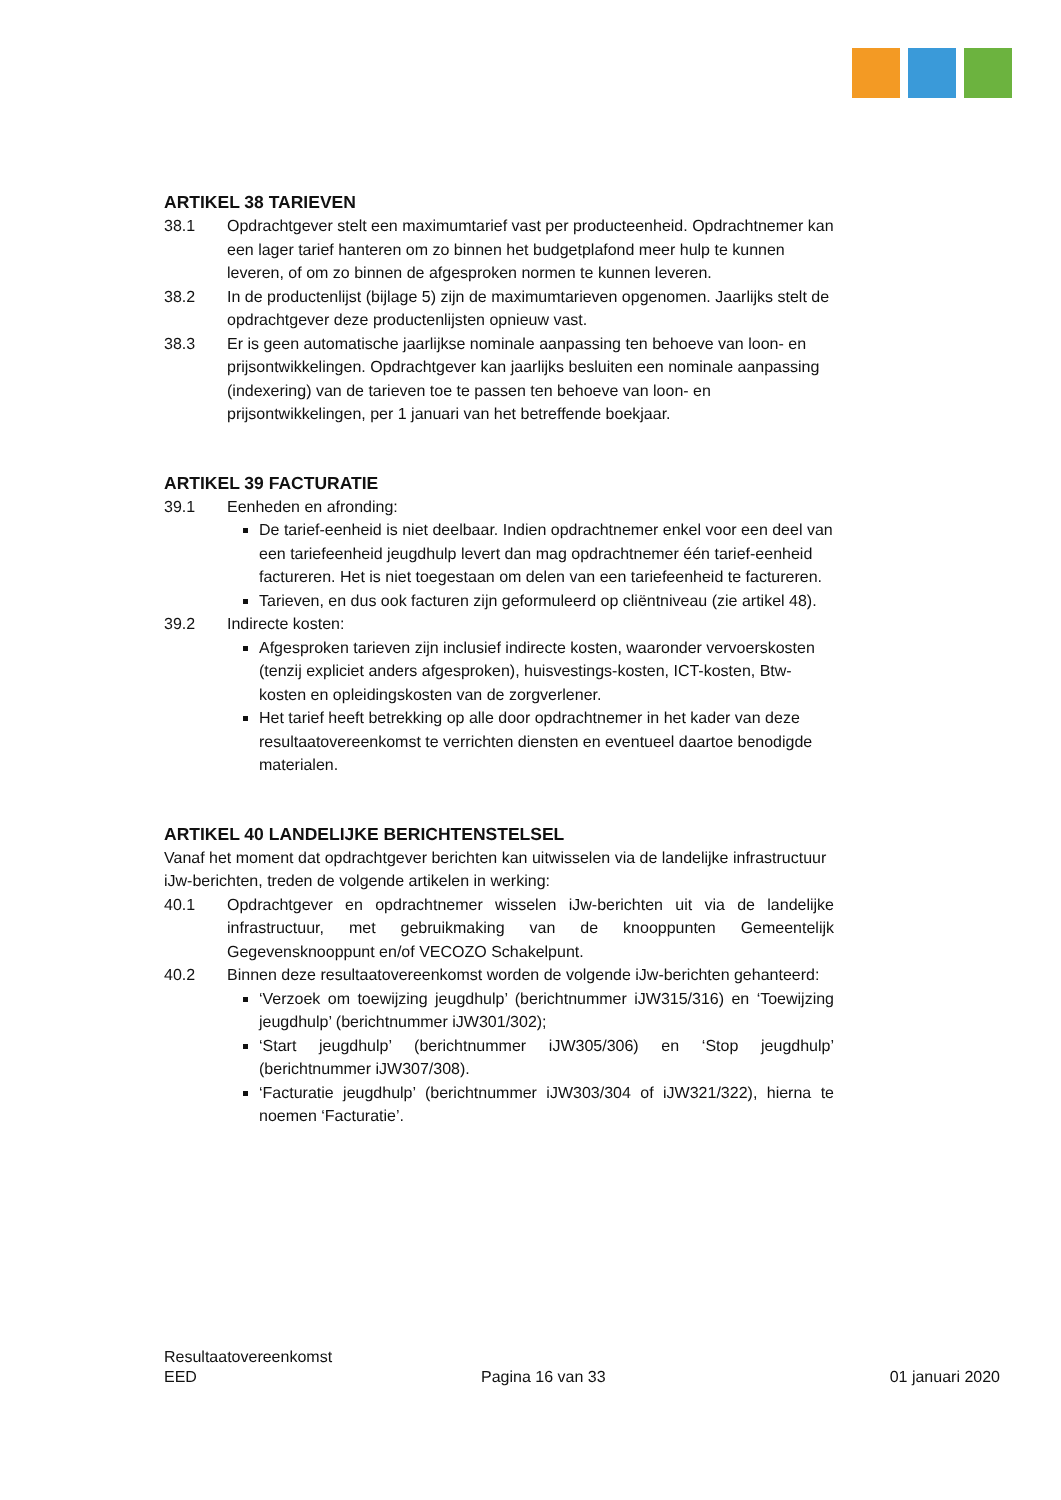ARTIKEL 38 TARIEVEN
38.1 Opdrachtgever stelt een maximumtarief vast per producteenheid. Opdrachtnemer kan een lager tarief hanteren om zo binnen het budgetplafond meer hulp te kunnen leveren, of om zo binnen de afgesproken normen te kunnen leveren.
38.2 In de productenlijst (bijlage 5) zijn de maximumtarieven opgenomen. Jaarlijks stelt de opdrachtgever deze productenlijsten opnieuw vast.
38.3 Er is geen automatische jaarlijkse nominale aanpassing ten behoeve van loon- en prijsontwikkelingen. Opdrachtgever kan jaarlijks besluiten een nominale aanpassing (indexering) van de tarieven toe te passen ten behoeve van loon- en prijsontwikkelingen, per 1 januari van het betreffende boekjaar.
ARTIKEL 39 FACTURATIE
39.1 Eenheden en afronding:
De tarief-eenheid is niet deelbaar. Indien opdrachtnemer enkel voor een deel van een tariefeenheid jeugdhulp levert dan mag opdrachtnemer één tarief-eenheid factureren. Het is niet toegestaan om delen van een tariefeenheid te factureren.
Tarieven, en dus ook facturen zijn geformuleerd op cliëntniveau (zie artikel 48).
39.2 Indirecte kosten:
Afgesproken tarieven zijn inclusief indirecte kosten, waaronder vervoerskosten (tenzij expliciet anders afgesproken), huisvestings-kosten, ICT-kosten, Btw-kosten en opleidingskosten van de zorgverlener.
Het tarief heeft betrekking op alle door opdrachtnemer in het kader van deze resultaatovereenkomst te verrichten diensten en eventueel daartoe benodigde materialen.
ARTIKEL 40 LANDELIJKE BERICHTENSTELSEL
Vanaf het moment dat opdrachtgever berichten kan uitwisselen via de landelijke infrastructuur iJw-berichten, treden de volgende artikelen in werking:
40.1 Opdrachtgever en opdrachtnemer wisselen iJw-berichten uit via de landelijke infrastructuur, met gebruikmaking van de knooppunten Gemeentelijk Gegevensknooppunt en/of VECOZO Schakelpunt.
40.2 Binnen deze resultaatovereenkomst worden de volgende iJw-berichten gehanteerd:
‘Verzoek om toewijzing jeugdhulp’ (berichtnummer iJW315/316) en ‘Toewijzing jeugdhulp’ (berichtnummer iJW301/302);
‘Start jeugdhulp’ (berichtnummer iJW305/306) en ‘Stop jeugdhulp’ (berichtnummer iJW307/308).
‘Facturatie jeugdhulp’ (berichtnummer iJW303/304 of iJW321/322), hierna te noemen ‘Facturatie’.
Resultaatovereenkomst
EED Pagina 16 van 33 01 januari 2020